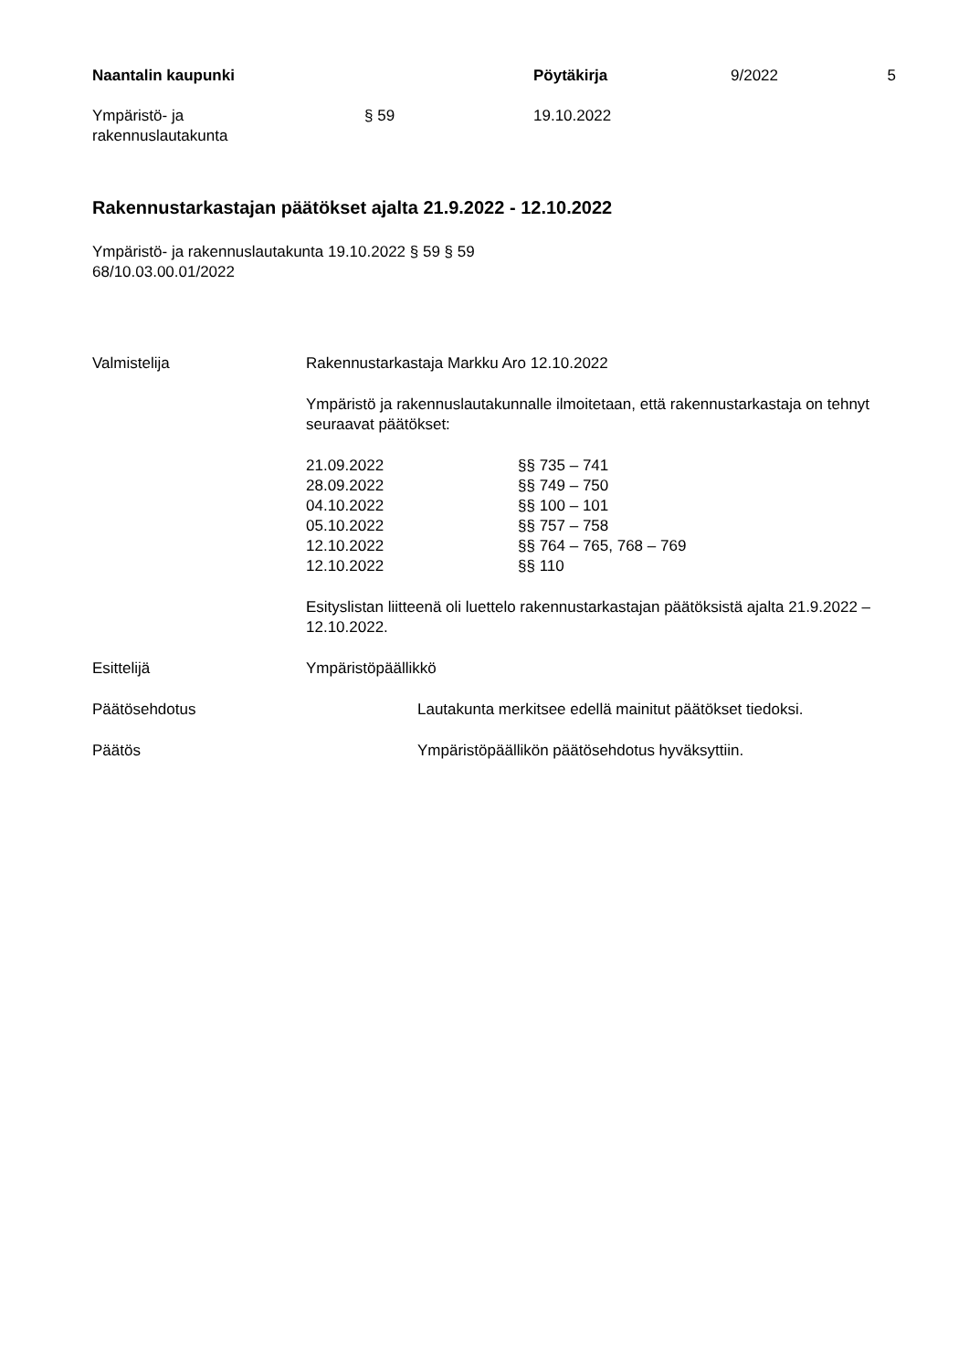| Naantalin kaupunki | | Pöytäkirja | 9/2022 | 5 |
| Ympäristö- ja rakennuslautakunta | § 59 | 19.10.2022 | | |
Rakennustarkastajan päätökset ajalta 21.9.2022 - 12.10.2022
Ympäristö- ja rakennuslautakunta 19.10.2022 § 59 § 59
68/10.03.00.01/2022
| Valmistelija | Rakennustarkastaja Markku Aro 12.10.2022 Ympäristö ja rakennuslautakunnalle ilmoitetaan, että rakennustarkastaja on tehnyt seuraavat päätökset: / 21.09.2022 / §§ 735 – 741 / / 28.09.2022 / §§ 749 – 750 / / 04.10.2022 / §§ 100 – 101 / / 05.10.2022 / §§ 757 – 758 / / 12.10.2022 / §§ 764 – 765, 768 – 769 / / 12.10.2022 / §§ 110 / Esityslistan liitteenä oli luettelo rakennustarkastajan päätöksistä ajalta 21.9.2022 – 12.10.2022. |
| Esittelijä | Ympäristöpäällikkö |
| Päätösehdotus | Lautakunta merkitsee edellä mainitut päätökset tiedoksi. |
| Päätös | Ympäristöpäällikön päätösehdotus hyväksyttiin. |